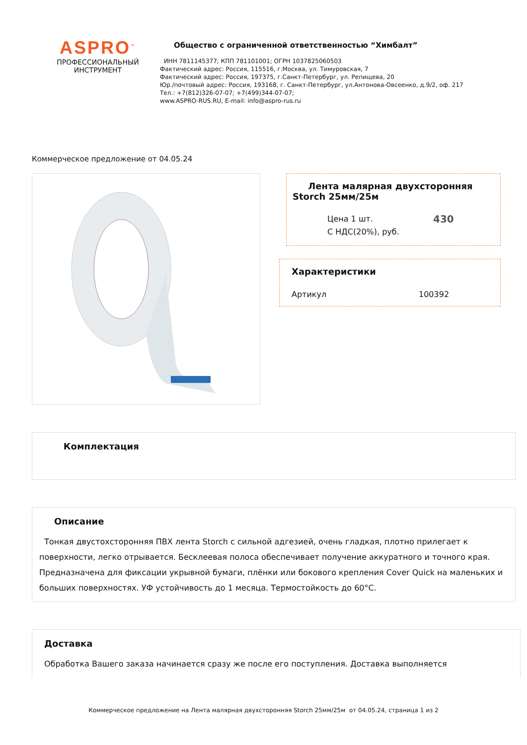ASPRO<sup>™</sup>
ПРОФЕССИОНАЛЬНЫЙ
ИНСТРУМЕНТ
Общество с ограниченной ответственностью “Химбалт”
ИНН 7811145377; КПП 781101001; ОГРН 1037825060503
Фактический адрес: Россия, 115516, г.Москва, ул. Тимуровская, 7
Фактический адрес: Россия, 197375, г.Санкт-Петербург, ул. Репищева, 20
Юр./почтовый адрес: Россия, 193168, г. Санкт-Петербург, ул.Антонова-Овсеенко, д.9/2, оф. 217
Тел.: +7(812)326-07-07; +7(499)344-07-07;
www.ASPRO-RUS.RU, E-mail: info@aspro-rus.ru
Коммерческое предложение от 04.05.24
Лента малярная двухсторонняя Storch 25мм/25м
Цена 1 шт.
С НДС(20%), руб.
430
Характеристики
Артикул 100392
Комплектация
Описание
Тонкая двустохсторонняя ПВХ лента Storch с сильной адгезией, очень гладкая, плотно прилегает к поверхности, легко отрывается. Бесклеевая полоса обеспечивает получение аккуратного и точного края. Предназначена для фиксации укрывной бумаги, плёнки или бокового крепления Cover Quick на маленьких и больших поверхностях. УФ устойчивость до 1 месяца. Термостойкость до 60°C.
Доставка
Обработка Вашего заказа начинается сразу же после его поступления. Доставка выполняется
Коммерческое предложение на Лента малярная двухсторонняя Storch 25мм/25м от 04.05.24, страница 1 из 2